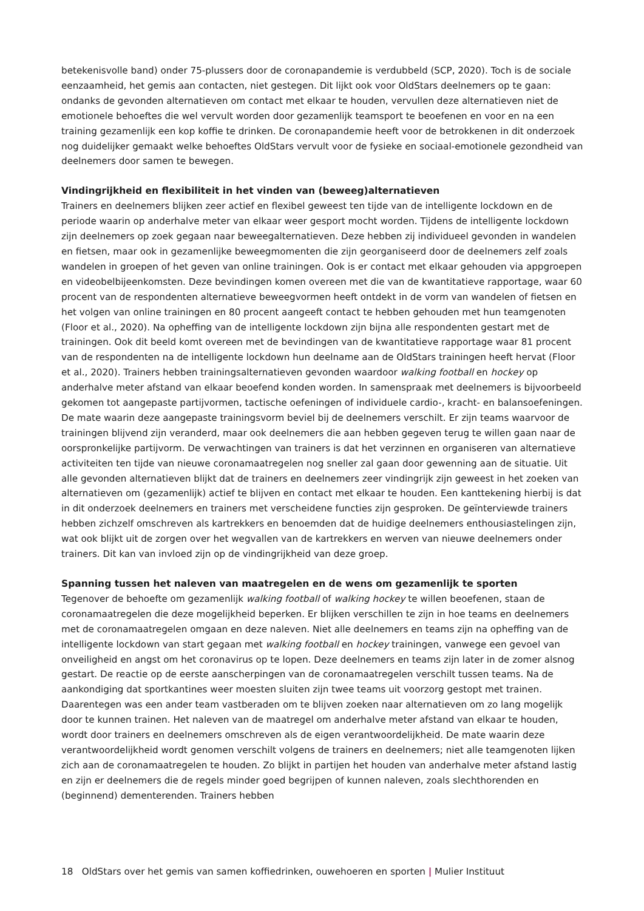betekenisvolle band) onder 75-plussers door de coronapandemie is verdubbeld (SCP, 2020). Toch is de sociale eenzaamheid, het gemis aan contacten, niet gestegen. Dit lijkt ook voor OldStars deelnemers op te gaan: ondanks de gevonden alternatieven om contact met elkaar te houden, vervullen deze alternatieven niet de emotionele behoeftes die wel vervult worden door gezamenlijk teamsport te beoefenen en voor en na een training gezamenlijk een kop koffie te drinken. De coronapandemie heeft voor de betrokkenen in dit onderzoek nog duidelijker gemaakt welke behoeftes OldStars vervult voor de fysieke en sociaal-emotionele gezondheid van deelnemers door samen te bewegen.
Vindingrijkheid en flexibiliteit in het vinden van (beweeg)alternatieven
Trainers en deelnemers blijken zeer actief en flexibel geweest ten tijde van de intelligente lockdown en de periode waarin op anderhalve meter van elkaar weer gesport mocht worden. Tijdens de intelligente lockdown zijn deelnemers op zoek gegaan naar beweegalternatieven. Deze hebben zij individueel gevonden in wandelen en fietsen, maar ook in gezamenlijke beweegmomenten die zijn georganiseerd door de deelnemers zelf zoals wandelen in groepen of het geven van online trainingen. Ook is er contact met elkaar gehouden via appgroepen en videobelbijeenkomsten. Deze bevindingen komen overeen met die van de kwantitatieve rapportage, waar 60 procent van de respondenten alternatieve beweegvormen heeft ontdekt in de vorm van wandelen of fietsen en het volgen van online trainingen en 80 procent aangeeft contact te hebben gehouden met hun teamgenoten (Floor et al., 2020). Na opheffing van de intelligente lockdown zijn bijna alle respondenten gestart met de trainingen. Ook dit beeld komt overeen met de bevindingen van de kwantitatieve rapportage waar 81 procent van de respondenten na de intelligente lockdown hun deelname aan de OldStars trainingen heeft hervat (Floor et al., 2020). Trainers hebben trainingsalternatieven gevonden waardoor walking football en hockey op anderhalve meter afstand van elkaar beoefend konden worden. In samenspraak met deelnemers is bijvoorbeeld gekomen tot aangepaste partijvormen, tactische oefeningen of individuele cardio-, kracht- en balansoefeningen. De mate waarin deze aangepaste trainingsvorm beviel bij de deelnemers verschilt. Er zijn teams waarvoor de trainingen blijvend zijn veranderd, maar ook deelnemers die aan hebben gegeven terug te willen gaan naar de oorspronkelijke partijvorm. De verwachtingen van trainers is dat het verzinnen en organiseren van alternatieve activiteiten ten tijde van nieuwe coronamaatregelen nog sneller zal gaan door gewenning aan de situatie. Uit alle gevonden alternatieven blijkt dat de trainers en deelnemers zeer vindingrijk zijn geweest in het zoeken van alternatieven om (gezamenlijk) actief te blijven en contact met elkaar te houden. Een kanttekening hierbij is dat in dit onderzoek deelnemers en trainers met verscheidene functies zijn gesproken. De geïnterviewde trainers hebben zichzelf omschreven als kartrekkers en benoemden dat de huidige deelnemers enthousiastelingen zijn, wat ook blijkt uit de zorgen over het wegvallen van de kartrekkers en werven van nieuwe deelnemers onder trainers. Dit kan van invloed zijn op de vindingrijkheid van deze groep.
Spanning tussen het naleven van maatregelen en de wens om gezamenlijk te sporten
Tegenover de behoefte om gezamenlijk walking football of walking hockey te willen beoefenen, staan de coronamaatregelen die deze mogelijkheid beperken. Er blijken verschillen te zijn in hoe teams en deelnemers met de coronamaatregelen omgaan en deze naleven. Niet alle deelnemers en teams zijn na opheffing van de intelligente lockdown van start gegaan met walking football en hockey trainingen, vanwege een gevoel van onveiligheid en angst om het coronavirus op te lopen. Deze deelnemers en teams zijn later in de zomer alsnog gestart. De reactie op de eerste aanscherpingen van de coronamaatregelen verschilt tussen teams. Na de aankondiging dat sportkantines weer moesten sluiten zijn twee teams uit voorzorg gestopt met trainen. Daarentegen was een ander team vastberaden om te blijven zoeken naar alternatieven om zo lang mogelijk door te kunnen trainen. Het naleven van de maatregel om anderhalve meter afstand van elkaar te houden, wordt door trainers en deelnemers omschreven als de eigen verantwoordelijkheid. De mate waarin deze verantwoordelijkheid wordt genomen verschilt volgens de trainers en deelnemers; niet alle teamgenoten lijken zich aan de coronamaatregelen te houden. Zo blijkt in partijen het houden van anderhalve meter afstand lastig en zijn er deelnemers die de regels minder goed begrijpen of kunnen naleven, zoals slechthorenden en (beginnend) dementerenden. Trainers hebben
18 OldStars over het gemis van samen koffiedrinken, ouwehoeren en sporten | Mulier Instituut